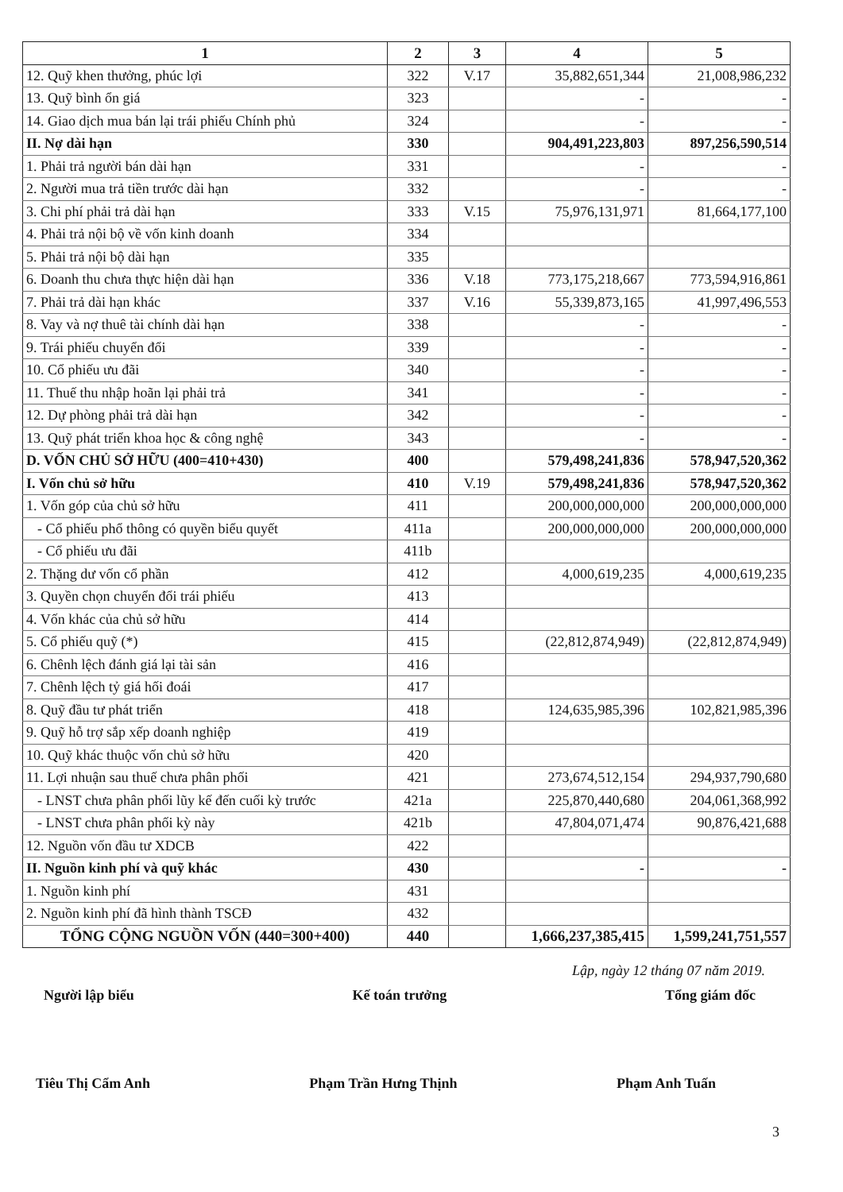| 1 | 2 | 3 | 4 | 5 |
| --- | --- | --- | --- | --- |
| 12. Quỹ khen thưởng, phúc lợi | 322 | V.17 | 35,882,651,344 | 21,008,986,232 |
| 13. Quỹ bình ổn giá | 323 | | - | - |
| 14. Giao dịch mua bán lại trái phiếu Chính phủ | 324 | | - | - |
| II. Nợ dài hạn | 330 | | 904,491,223,803 | 897,256,590,514 |
| 1. Phải trả người bán dài hạn | 331 | | - | - |
| 2. Người mua trả tiền trước dài hạn | 332 | | - | - |
| 3. Chi phí phải trả dài hạn | 333 | V.15 | 75,976,131,971 | 81,664,177,100 |
| 4. Phải trả nội bộ về vốn kinh doanh | 334 | | | |
| 5. Phải trả nội bộ dài hạn | 335 | | | |
| 6. Doanh thu chưa thực hiện dài hạn | 336 | V.18 | 773,175,218,667 | 773,594,916,861 |
| 7. Phải trả dài hạn khác | 337 | V.16 | 55,339,873,165 | 41,997,496,553 |
| 8. Vay và nợ thuê tài chính dài hạn | 338 | | - | - |
| 9. Trái phiếu chuyển đổi | 339 | | - | - |
| 10. Cổ phiếu ưu đãi | 340 | | - | - |
| 11. Thuế thu nhập hoãn lại phải trả | 341 | | - | - |
| 12. Dự phòng phải trả dài hạn | 342 | | - | - |
| 13. Quỹ phát triển khoa học & công nghệ | 343 | | - | - |
| D. VỐN CHỦ SỞ HỮU (400=410+430) | 400 | | 579,498,241,836 | 578,947,520,362 |
| I. Vốn chủ sở hữu | 410 | V.19 | 579,498,241,836 | 578,947,520,362 |
| 1. Vốn góp của chủ sở hữu | 411 | | 200,000,000,000 | 200,000,000,000 |
| - Cổ phiếu phổ thông có quyền biểu quyết | 411a | | 200,000,000,000 | 200,000,000,000 |
| - Cổ phiếu ưu đãi | 411b | | | |
| 2. Thặng dư vốn cổ phần | 412 | | 4,000,619,235 | 4,000,619,235 |
| 3. Quyền chọn chuyển đổi trái phiếu | 413 | | | |
| 4. Vốn khác của chủ sở hữu | 414 | | | |
| 5. Cổ phiếu quỹ (*) | 415 | | (22,812,874,949) | (22,812,874,949) |
| 6. Chênh lệch đánh giá lại tài sản | 416 | | | |
| 7. Chênh lệch tỷ giá hối đoái | 417 | | | |
| 8. Quỹ đầu tư phát triển | 418 | | 124,635,985,396 | 102,821,985,396 |
| 9. Quỹ hỗ trợ sắp xếp doanh nghiệp | 419 | | | |
| 10. Quỹ khác thuộc vốn chủ sở hữu | 420 | | | |
| 11. Lợi nhuận sau thuế chưa phân phối | 421 | | 273,674,512,154 | 294,937,790,680 |
| - LNST chưa phân phối lũy kế đến cuối kỳ trước | 421a | | 225,870,440,680 | 204,061,368,992 |
| - LNST chưa phân phối kỳ này | 421b | | 47,804,071,474 | 90,876,421,688 |
| 12. Nguồn vốn đầu tư XDCB | 422 | | | |
| II. Nguồn kinh phí và quỹ khác | 430 | | - | - |
| 1. Nguồn kinh phí | 431 | | | |
| 2. Nguồn kinh phí đã hình thành TSCĐ | 432 | | | |
| TỔNG CỘNG NGUỒN VỐN (440=300+400) | 440 | | 1,666,237,385,415 | 1,599,241,751,557 |
Lập, ngày 12 tháng 07 năm 2019.
Người lập biểu Kế toán trưởng Tổng giám đốc
Tiêu Thị Cẩm Anh Phạm Trần Hưng Thịnh Phạm Anh Tuấn
3